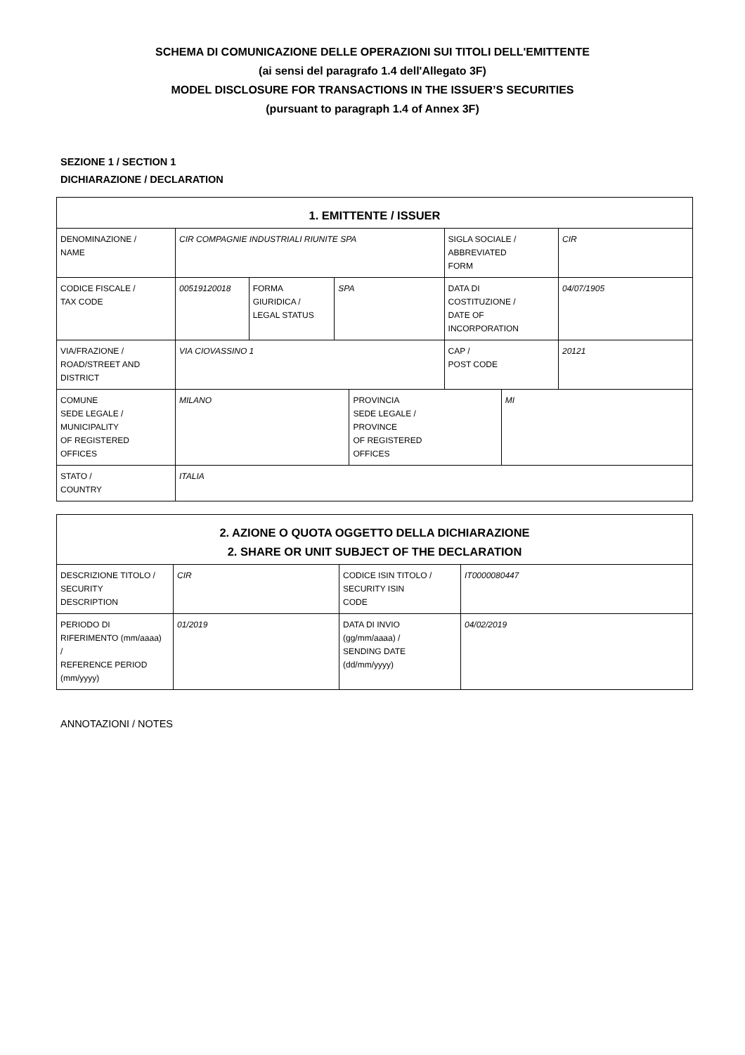SCHEMA DI COMUNICAZIONE DELLE OPERAZIONI SUI TITOLI DELL'EMITTENTE
(ai sensi del paragrafo 1.4 dell'Allegato 3F)
MODEL DISCLOSURE FOR TRANSACTIONS IN THE ISSUER’S SECURITIES
(pursuant to paragraph 1.4 of Annex 3F)
SEZIONE 1 / SECTION 1
DICHIARAZIONE / DECLARATION
| 1. EMITTENTE / ISSUER | | | | | | | |
| --- | --- | --- | --- | --- | --- | --- | --- |
| DENOMINAZIONE / NAME | CIR COMPAGNIE INDUSTRIALI RIUNITE SPA | | | | SIGLA SOCIALE / ABBREVIATED FORM | | CIR |
| CODICE FISCALE / TAX CODE | 00519120018 | FORMA GIURIDICA / LEGAL STATUS | SPA | | DATA DI COSTITUZIONE / DATE OF INCORPORATION | | 04/07/1905 |
| VIA/FRAZIONE / ROAD/STREET AND DISTRICT | VIA CIOVASSINO 1 | | | | CAP / POST CODE | | 20121 |
| COMUNE SEDE LEGALE / MUNICIPALITY OF REGISTERED OFFICES | MILANO | | | PROVINCIA SEDE LEGALE / PROVINCE OF REGISTERED OFFICES | | MI | |
| STATO / COUNTRY | ITALIA | | | | | | |
| 2. AZIONE O QUOTA OGGETTO DELLA DICHIARAZIONE 2. SHARE OR UNIT SUBJECT OF THE DECLARATION | | | |
| --- | --- | --- | --- |
| DESCRIZIONE TITOLO / SECURITY DESCRIPTION | CIR | CODICE ISIN TITOLO / SECURITY ISIN CODE | IT0000080447 |
| PERIODO DI RIFERIMENTO (mm/aaaa) / REFERENCE PERIOD (mm/yyyy) | 01/2019 | DATA DI INVIO (gg/mm/aaaa) / SENDING DATE (dd/mm/yyyy) | 04/02/2019 |
ANNOTAZIONI / NOTES